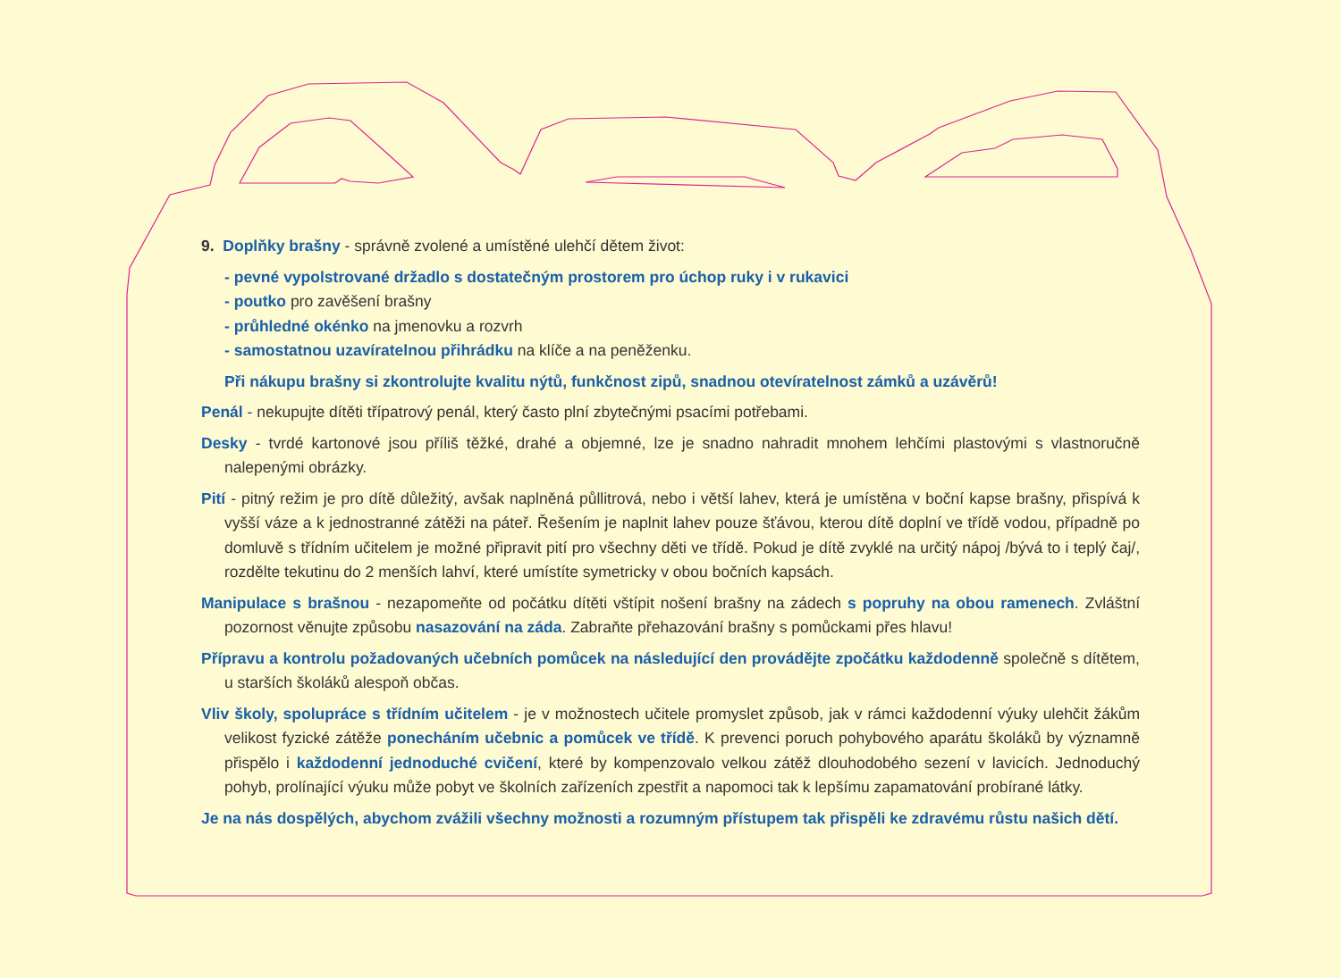9. Doplňky brašny - správně zvolené a umístěné ulehčí dětem život:
- pevné vypolstrované držadlo s dostatečným prostorem pro úchop ruky i v rukavici
- poutko pro zavěšení brašny
- průhledné okénko na jmenovku a rozvrh
- samostatnou uzavíratelnou přihrádku na klíče a na peněženku.
Při nákupu brašny si zkontrolujte kvalitu nýtů, funkčnost zipů, snadnou otevíratelnost zámků a uzávěrů!
Penál - nekupujte dítěti třípatrový penál, který často plní zbytečnými psacími potřebami.
Desky - tvrdé kartonové jsou příliš těžké, drahé a objemné, lze je snadno nahradit mnohem lehčími plastovými s vlastnoručně nalepenými obrázky.
Pití - pitný režim je pro dítě důležitý, avšak naplněná půllitrová, nebo i větší lahev, která je umístěna v boční kapse brašny, přispívá k vyšší váze a k jednostranné zátěži na páteř. Řešením je naplnit lahev pouze šťávou, kterou dítě doplní ve třídě vodou, případně po domluvě s třídním učitelem je možné připravit pití pro všechny děti ve třídě. Pokud je dítě zvyklé na určitý nápoj /bývá to i teplý čaj/, rozdělte tekutinu do 2 menších lahví, které umístíte symetricky v obou bočních kapsách.
Manipulace s brašnou - nezapomeňte od počátku dítěti vštípit nošení brašny na zádech s popruhy na obou ramenech. Zvláštní pozornost věnujte způsobu nasazování na záda. Zabraňte přehazování brašny s pomůckami přes hlavu!
Přípravu a kontrolu požadovaných učebních pomůcek na následující den provádějte zpočátku každodenně společně s dítětem, u starších školáků alespoň občas.
Vliv školy, spolupráce s třídním učitelem - je v možnostech učitele promyslet způsob, jak v rámci každodenní výuky ulehčit žákům velikost fyzické zátěže ponecháním učebnic a pomůcek ve třídě. K prevenci poruch pohybového aparátu školáků by významně přispělo i každodenní jednoduché cvičení, které by kompenzovalo velkou zátěž dlouhodobého sezení v lavicích. Jednoduchý pohyb, prolínající výuku může pobyt ve školních zařízeních zpestřit a napomoci tak k lepšímu zapamatování probírané látky.
Je na nás dospělých, abychom zvážili všechny možnosti a rozumným přístupem tak přispěli ke zdravému růstu našich dětí.